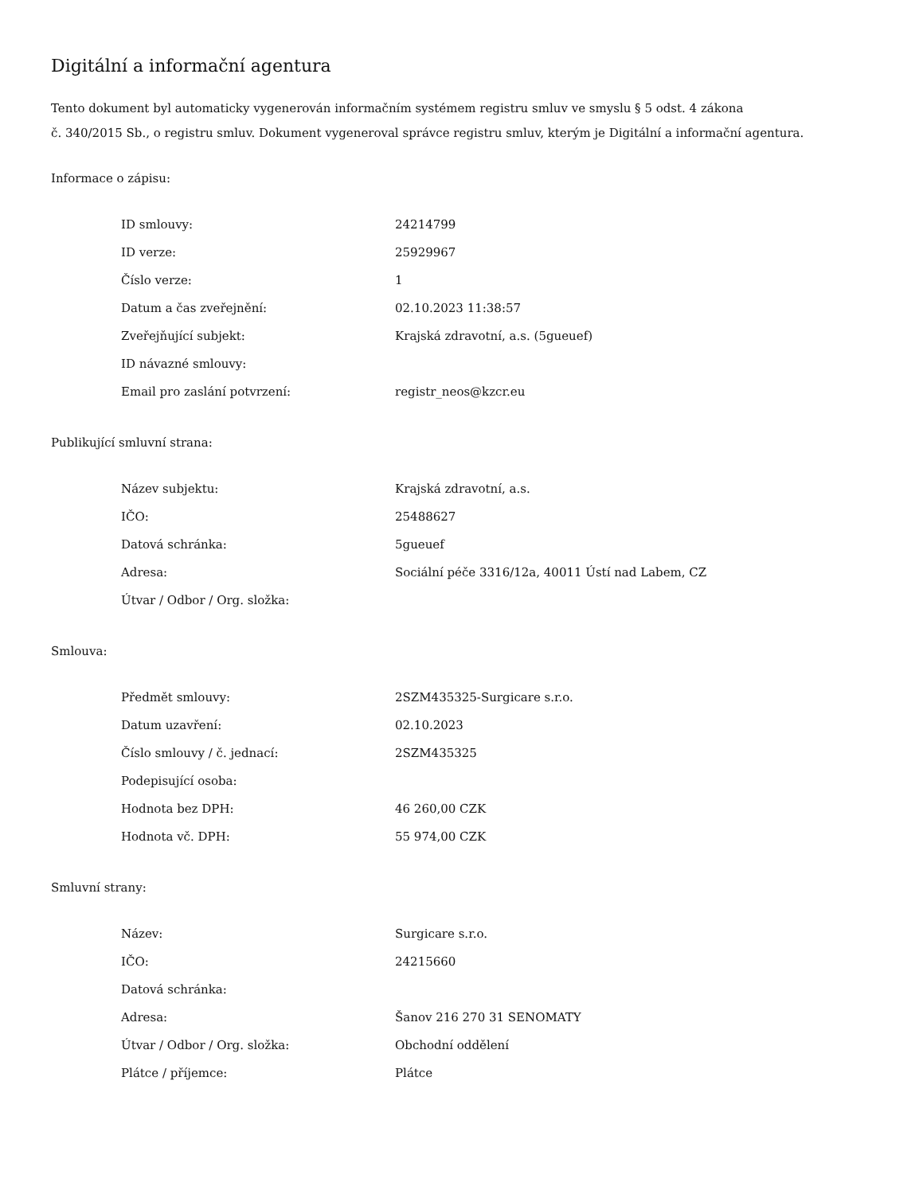Digitální a informační agentura
Tento dokument byl automaticky vygenerován informačním systémem registru smluv ve smyslu § 5 odst. 4 zákona
č. 340/2015 Sb., o registru smluv. Dokument vygeneroval správce registru smluv, kterým je Digitální a informační agentura.
Informace o zápisu:
| ID smlouvy: | 24214799 |
| ID verze: | 25929967 |
| Číslo verze: | 1 |
| Datum a čas zveřejnění: | 02.10.2023 11:38:57 |
| Zveřejňující subjekt: | Krajská zdravotní, a.s. (5gueuef) |
| ID návazné smlouvy: | |
| Email pro zaslání potvrzení: | registr_neos@kzcr.eu |
Publikující smluvní strana:
| Název subjektu: | Krajská zdravotní, a.s. |
| IČO: | 25488627 |
| Datová schránka: | 5gueuef |
| Adresa: | Sociální péče 3316/12a, 40011 Ústí nad Labem, CZ |
| Útvar / Odbor / Org. složka: | |
Smlouva:
| Předmět smlouvy: | 2SZM435325-Surgicare s.r.o. |
| Datum uzavření: | 02.10.2023 |
| Číslo smlouvy / č. jednací: | 2SZM435325 |
| Podepisující osoba: | |
| Hodnota bez DPH: | 46 260,00 CZK |
| Hodnota vč. DPH: | 55 974,00 CZK |
Smluvní strany:
| Název: | Surgicare s.r.o. |
| IČO: | 24215660 |
| Datová schránka: | |
| Adresa: | Šanov 216 270 31 SENOMATY |
| Útvar / Odbor / Org. složka: | Obchodní oddělení |
| Plátce / příjemce: | Plátce |